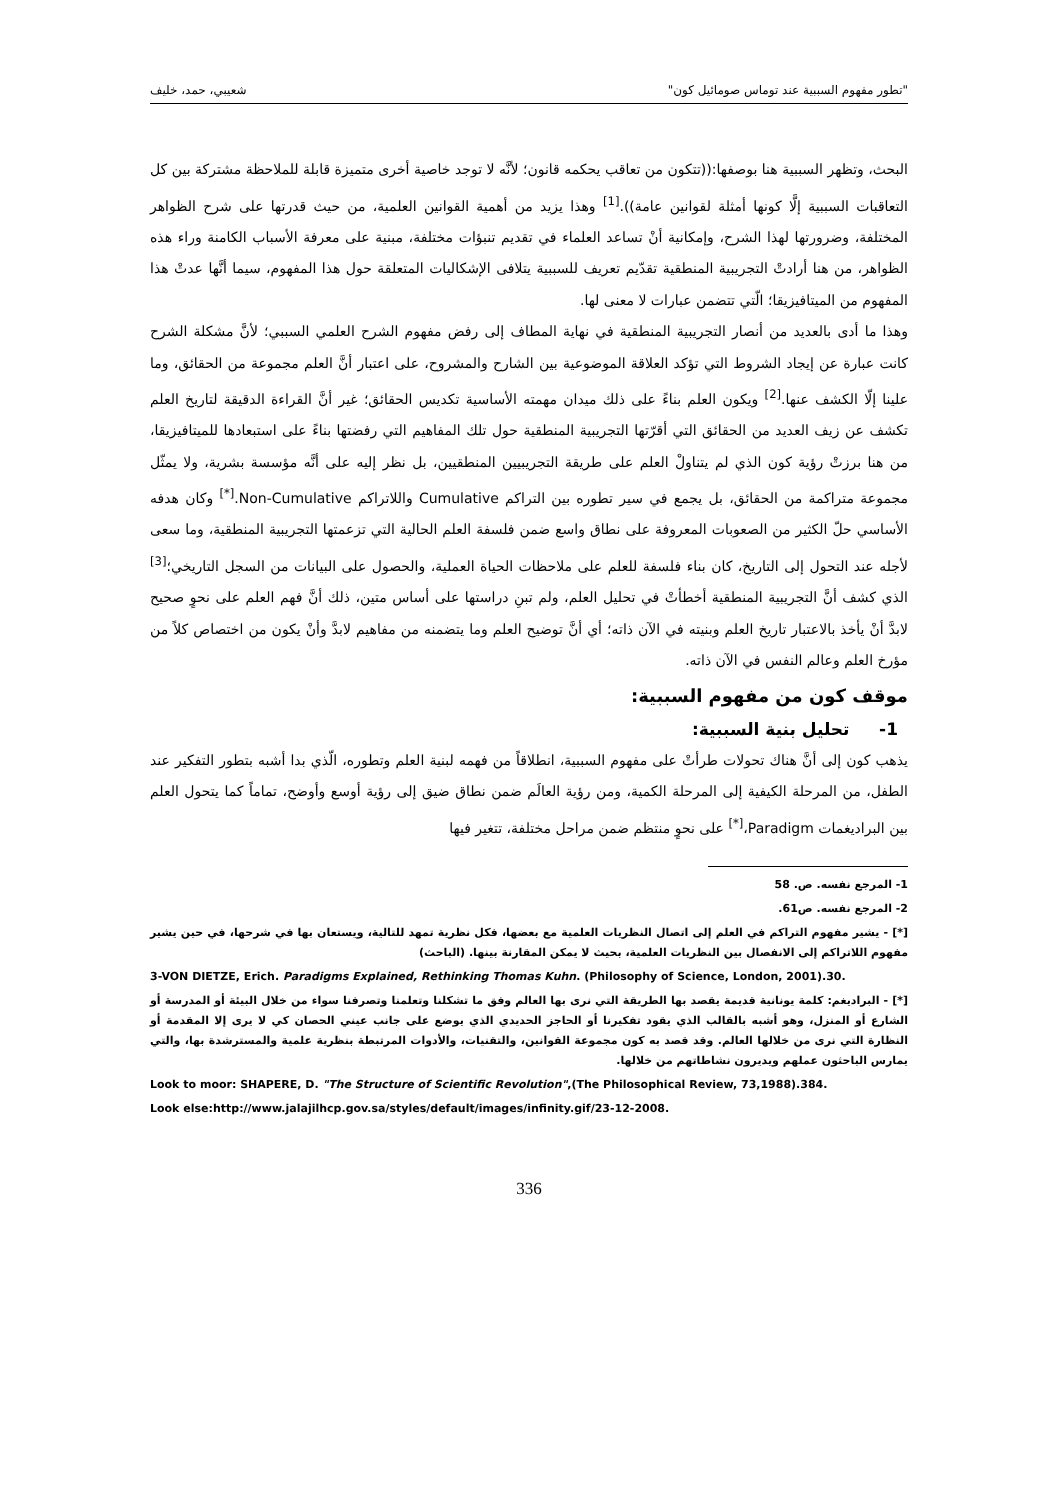"تطور مفهوم السببية عند توماس صومائيل كون" شعيبي، حمد، خليف
البحث، وتظهر السببية هنا بوصفها:((تتكون من تعاقب يحكمه قانون؛ لأنَّه لا توجد خاصية أخرى متميزة قابلة للملاحظة مشتركة بين كل التعاقبات السببية إلَّا كونها أمثلة لقوانين عامة)).<sup>[1]</sup> وهذا يزيد من أهمية القوانين العلمية، من حيث قدرتها على شرح الظواهر المختلفة، وضرورتها لهذا الشرح، وإمكانية أنْ تساعد العلماء في تقديم تنبؤات مختلفة، مبنية على معرفة الأسباب الكامنة وراء هذه الظواهر، من هنا أرادتْ التجريبية المنطقية تقدّيم تعريف للسببية يتلافى الإشكاليات المتعلقة حول هذا المفهوم، سيما أنَّها عدتْ هذا المفهوم من الميتافيزيقا؛ الّتي تتضمن عبارات لا معنى لها.
وهذا ما أدى بالعديد من أنصار التجريبية المنطقية في نهاية المطاف إلى رفض مفهوم الشرح العلمي السببي؛ لأنَّ مشكلة الشرح كانت عبارة عن إيجاد الشروط التي تؤكد العلاقة الموضوعية بين الشارح والمشروح، على اعتبار أنَّ العلم مجموعة من الحقائق، وما علينا إلّا الكشف عنها.<sup>[2]</sup> ويكون العلم بناءً على ذلك ميدان مهمته الأساسية تكديس الحقائق؛ غير أنَّ القراءة الدقيقة لتاريخ العلم تكشف عن زيف العديد من الحقائق التي أقرّتها التجريبية المنطقية حول تلك المفاهيم التي رفضتها بناءً على استبعادها للميتافيزيقا، من هنا برزتْ رؤية كون الذي لم يتناولْ العلم على طريقة التجريبيين المنطقيين، بل نظر إليه على أنَّه مؤسسة بشرية، ولا يمثّل مجموعة متراكمة من الحقائق، بل يجمع في سير تطوره بين التراكم Cumulative واللاتراكم Non-Cumulative.<sup>[*]</sup> وكان هدفه الأساسي حلّ الكثير من الصعوبات المعروفة على نطاق واسع ضمن فلسفة العلم الحالية التي تزعمتها التجريبية المنطقية، وما سعى لأجله عند التحول إلى التاريخ، كان بناء فلسفة للعلم على ملاحظات الحياة العملية، والحصول على البيانات من السجل التاريخي؛<sup>[3]</sup> الذي كشف أنَّ التجريبية المنطقية أخطأتْ في تحليل العلم، ولم تبنِ دراستها على أساس متين، ذلك أنَّ فهم العلم على نحوٍ صحيح لابدَّ أنْ يأخذ بالاعتبار تاريخ العلم وبنيته في الآن ذاته؛ أي أنَّ توضيح العلم وما يتضمنه من مفاهيم لابدَّ وأنْ يكون من اختصاص كلاً من مؤرخ العلم وعالم النفس في الآن ذاته.
موقف كون من مفهوم السببية:
1- تحليل بنية السببية:
يذهب كون إلى أنَّ هناك تحولات طرأتْ على مفهوم السببية، انطلاقاً من فهمه لبنية العلم وتطوره، الّذي بدا أشبه بتطور التفكير عند الطفل، من المرحلة الكيفية إلى المرحلة الكمية، ومن رؤية العالَم ضمن نطاق ضيق إلى رؤية أوسع وأوضح، تماماً كما يتحول العلم بين البراديغمات Paradigm،<sup>[*]</sup> على نحوٍ منتظم ضمن مراحل مختلفة، تتغير فيها
1- المرجع نفسه. ص. 58
2- المرجع نفسه. ص61.
[*] - يشير مفهوم التراكم في العلم إلى اتصال النظريات العلمية مع بعضها، فكل نظرية تمهد للتالية، ويستعان بها في شرحها، في حين يشير مفهوم اللاتراكم إلى الانفصال بين النظريات العلمية، بحيث لا يمكن المقارنة بينها. (الباحث)
3-VON DIETZE, Erich. Paradigms Explained, Rethinking Thomas Kuhn. (Philosophy of Science, London, 2001).30.
[*] - البراديغم: كلمة يونانية قديمة يقصد بها الطريقة التي نرى بها العالم وفق ما تشكلنا وتعلمنا وتصرفنا سواء من خلال البيئة أو المدرسة أو الشارع أو المنزل، وهو أشبه بالقالب الذي يقود تفكيرنا أو الحاجز الحديدي الذي يوضع على جانب عيني الحصان كي لا يرى إلا المقدمة أو النظارة التي نرى من خلالها العالم. وقد قصد به كون مجموعة القوانين، والتقنيات، والأدوات المرتبطة بنظرية علمية والمسترشدة بها، والتي يمارس الباحثون عملهم ويديرون نشاطاتهم من خلالها.
Look to moor: SHAPERE, D. "The Structure of Scientific Revolution",(The Philosophical Review, 73,1988).384.
Look else:http://www.jalajilhcp.gov.sa/styles/default/images/infinity.gif/23-12-2008.
336